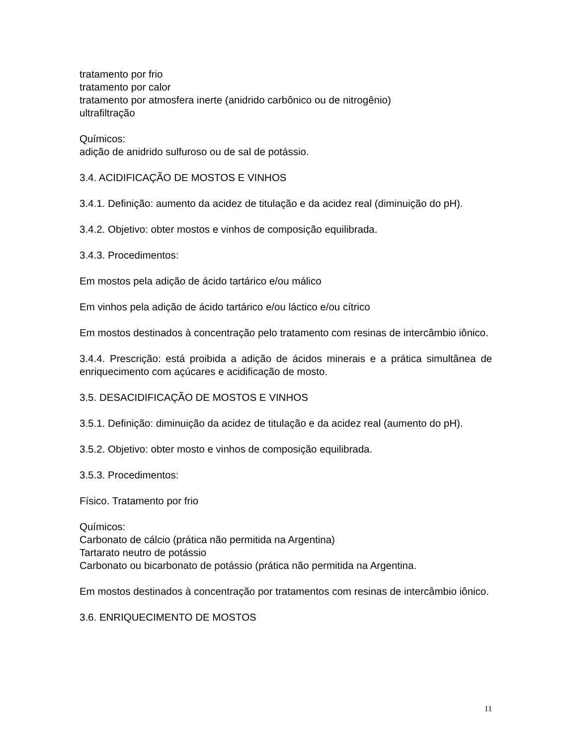tratamento por frio
tratamento por calor
tratamento por atmosfera inerte (anidrido carbônico ou de nitrogênio)
ultrafiltração
Químicos:
adição de anidrido sulfuroso ou de sal de potássio.
3.4. ACIDIFICAÇÃO DE MOSTOS E VINHOS
3.4.1. Definição: aumento da acidez de titulação e da acidez real (diminuição do pH).
3.4.2. Objetivo: obter mostos e vinhos de composição equilibrada.
3.4.3. Procedimentos:
Em mostos pela adição de ácido tartárico e/ou málico
Em vinhos pela adição de ácido tartárico e/ou láctico e/ou cítrico
Em mostos destinados à concentração pelo tratamento com resinas de intercâmbio iônico.
3.4.4. Prescrição: está proibida a adição de ácidos minerais e a prática simultânea de enriquecimento com açúcares e acidificação de mosto.
3.5. DESACIDIFICAÇÃO DE MOSTOS E VINHOS
3.5.1. Definição: diminuição da acidez de titulação e da acidez real (aumento do pH).
3.5.2. Objetivo: obter mosto e vinhos de composição equilibrada.
3.5.3. Procedimentos:
Físico. Tratamento por frio
Químicos:
Carbonato de cálcio (prática não permitida na Argentina)
Tartarato neutro de potássio
Carbonato ou bicarbonato de potássio (prática não permitida na Argentina.
Em mostos destinados à concentração por tratamentos com resinas de intercâmbio iônico.
3.6. ENRIQUECIMENTO DE MOSTOS
11